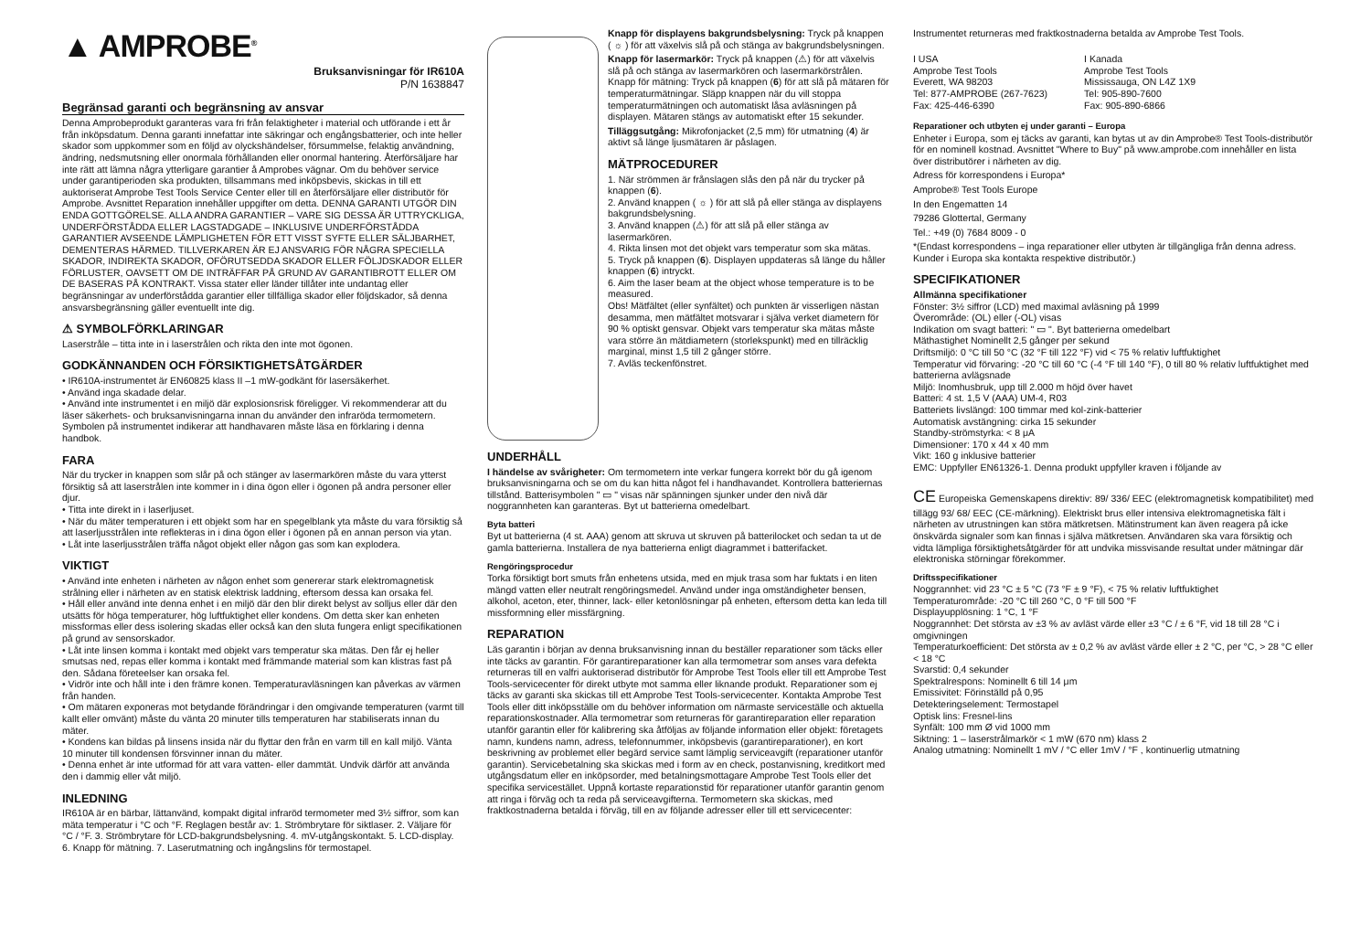▲ AMPROBE<sup>®</sup>
Bruksanvisningar för IR610A
P/N 1638847
Begränsad garanti och begränsning av ansvar
Denna Amprobeprodukt garanteras vara fri från felaktigheter i material och utförande i ett år från inköpsdatum. Denna garanti innefattar inte säkringar och engångsbatterier, och inte heller skador som uppkommer som en följd av olyckshändelser, försummelse, felaktig användning, ändring, nedsmutsning eller onormala förhållanden eller onormal hantering. Återförsäljare har inte rätt att lämna några ytterligare garantier å Amprobes vägnar. Om du behöver service under garantiperioden ska produkten, tillsammans med inköpsbevis, skickas in till ett auktoriserat Amprobe Test Tools Service Center eller till en återförsäljare eller distributör för Amprobe. Avsnittet Reparation innehåller uppgifter om detta. DENNA GARANTI UTGÖR DIN ENDA GOTTGÖRELSE. ALLA ANDRA GARANTIER – VARE SIG DESSA ÄR UTTRYCKLIGA, UNDERFÖRSTÅDDA ELLER LAGSTADGADE – INKLUSIVE UNDERFÖRSTÅDDA GARANTIER AVSEENDE LÄMPLIGHETEN FÖR ETT VISST SYFTE ELLER SÄLJBARHET, DEMENTERAS HÄRMED. TILLVERKAREN ÄR EJ ANSVARIG FÖR NÅGRA SPECIELLA SKADOR, INDIREKTA SKADOR, OFÖRUTSEDDA SKADOR ELLER FÖLJDSKADOR ELLER FÖRLUSTER, OAVSETT OM DE INTRÄFFAR PÅ GRUND AV GARANTIBROTT ELLER OM DE BASERAS PÅ KONTRAKT. Vissa stater eller länder tillåter inte undantag eller begränsningar av underförstådda garantier eller tillfälliga skador eller följdskador, så denna ansvarsbegränsning gäller eventuellt inte dig.
⚠ SYMBOLFÖRKLARINGAR
Laserstråle – titta inte in i laserstrålen och rikta den inte mot ögonen.
GODKÄNNANDEN OCH FÖRSIKTIGHETSÅTGÄRDER
• IR610A-instrumentet är EN60825 klass II –1 mW-godkänt för lasersäkerhet.
• Använd inga skadade delar.
• Använd inte instrumentet i en miljö där explosionsrisk föreligger. Vi rekommenderar att du läser säkerhets- och bruksanvisningarna innan du använder den infraröda termometern. Symbolen på instrumentet indikerar att handhavaren måste läsa en förklaring i denna handbok.
FARA
När du trycker in knappen som slår på och stänger av lasermarkören måste du vara ytterst försiktig så att laserstrålen inte kommer in i dina ögon eller i ögonen på andra personer eller djur.
• Titta inte direkt in i laserljuset.
• När du mäter temperaturen i ett objekt som har en spegelblank yta måste du vara försiktig så att laserljusstrålen inte reflekteras in i dina ögon eller i ögonen på en annan person via ytan.
• Låt inte laserljusstrålen träffa något objekt eller någon gas som kan explodera.
VIKTIGT
• Använd inte enheten i närheten av någon enhet som genererar stark elektromagnetisk strålning eller i närheten av en statisk elektrisk laddning, eftersom dessa kan orsaka fel.
• Håll eller använd inte denna enhet i en miljö där den blir direkt belyst av solljus eller där den utsätts för höga temperaturer, hög luftfuktighet eller kondens. Om detta sker kan enheten missformas eller dess isolering skadas eller också kan den sluta fungera enligt specifikationen på grund av sensorskador.
• Låt inte linsen komma i kontakt med objekt vars temperatur ska mätas. Den får ej heller smutsas ned, repas eller komma i kontakt med främmande material som kan klistras fast på den. Sådana företeelser kan orsaka fel.
• Vidrör inte och håll inte i den främre konen. Temperaturavläsningen kan påverkas av värmen från handen.
• Om mätaren exponeras mot betydande förändringar i den omgivande temperaturen (varmt till kallt eller omvänt) måste du vänta 20 minuter tills temperaturen har stabiliserats innan du mäter.
• Kondens kan bildas på linsens insida när du flyttar den från en varm till en kall miljö. Vänta 10 minuter till kondensen försvinner innan du mäter.
• Denna enhet är inte utformad för att vara vatten- eller dammtät. Undvik därför att använda den i dammig eller våt miljö.
INLEDNING
IR610A är en bärbar, lättanvänd, kompakt digital infraröd termometer med 3½ siffror, som kan mäta temperatur i °C och °F. Reglagen består av: 1. Strömbrytare för siktlaser. 2. Väljare för °C / °F. 3. Strömbrytare för LCD-bakgrundsbelysning. 4. mV-utgångskontakt. 5. LCD-display. 6. Knapp för mätning. 7. Laserutmatning och ingångslins för termostapel.
Knapp för displayens bakgrundsbelysning: Tryck på knappen ( ☼ ) för att växelvis slå på och stänga av bakgrundsbelysningen.
Knapp för lasermarkör: Tryck på knappen (⚠) för att växelvis slå på och stänga av lasermarkören och lasermarkörstrålen. Knapp för mätning: Tryck på knappen (6) för att slå på mätaren för temperaturmätningar. Släpp knappen när du vill stoppa temperaturmätningen och automatiskt låsa avläsningen på displayen. Mätaren stängs av automatiskt efter 15 sekunder.
Tilläggsutgång: Mikrofonjacket (2,5 mm) för utmatning (4) är aktivt så länge ljusmätaren är påslagen.
MÄTPROCEDURER
1. När strömmen är frånslagen slås den på när du trycker på knappen (6).
2. Använd knappen ( ☼ ) för att slå på eller stänga av displayens bakgrundsbelysning.
3. Använd knappen (⚠) för att slå på eller stänga av lasermarkören.
4. Rikta linsen mot det objekt vars temperatur som ska mätas.
5. Tryck på knappen (6). Displayen uppdateras så länge du håller knappen (6) intryckt.
6. Aim the laser beam at the object whose temperature is to be measured.
Obs! Mätfältet (eller synfältet) och punkten är visserligen nästan desamma, men mätfältet motsvarar i själva verket diametern för 90 % optiskt gensvar. Objekt vars temperatur ska mätas måste vara större än mätdiametern (storlekspunkt) med en tillräcklig marginal, minst 1,5 till 2 gånger större.
7. Avläs teckenfönstret.
UNDERHÅLL
I händelse av svårigheter: Om termometern inte verkar fungera korrekt bör du gå igenom bruksanvisningarna och se om du kan hitta något fel i handhavandet. Kontrollera batteriernas tillstånd. Batterisymbolen " ▭ " visas när spänningen sjunker under den nivå där noggrannheten kan garanteras. Byt ut batterierna omedelbart.
Byta batteri
Byt ut batterierna (4 st. AAA) genom att skruva ut skruven på batterilocket och sedan ta ut de gamla batterierna. Installera de nya batterierna enligt diagrammet i batterifacket.
Rengöringsprocedur
Torka försiktigt bort smuts från enhetens utsida, med en mjuk trasa som har fuktats i en liten mängd vatten eller neutralt rengöringsmedel. Använd under inga omständigheter bensen, alkohol, aceton, eter, thinner, lack- eller ketonlösningar på enheten, eftersom detta kan leda till missformning eller missfärgning.
REPARATION
Läs garantin i början av denna bruksanvisning innan du beställer reparationer som täcks eller inte täcks av garantin. För garantireparationer kan alla termometrar som anses vara defekta returneras till en valfri auktoriserad distributör för Amprobe Test Tools eller till ett Amprobe Test Tools-servicecenter för direkt utbyte mot samma eller liknande produkt. Reparationer som ej täcks av garanti ska skickas till ett Amprobe Test Tools-servicecenter. Kontakta Amprobe Test Tools eller ditt inköpsställe om du behöver information om närmaste serviceställe och aktuella reparationskostnader. Alla termometrar som returneras för garantireparation eller reparation utanför garantin eller för kalibrering ska åtföljas av följande information eller objekt: företagets namn, kundens namn, adress, telefonnummer, inköpsbevis (garantireparationer), en kort beskrivning av problemet eller begärd service samt lämplig serviceavgift (reparationer utanför garantin). Servicebetalning ska skickas med i form av en check, postanvisning, kreditkort med utgångsdatum eller en inköpsorder, med betalningsmottagare Amprobe Test Tools eller det specifika servicestället. Uppnå kortaste reparationstid för reparationer utanför garantin genom att ringa i förväg och ta reda på serviceavgifterna. Termometern ska skickas, med fraktkostnaderna betalda i förväg, till en av följande adresser eller till ett servicecenter:
Instrumentet returneras med fraktkostnaderna betalda av Amprobe Test Tools.
I USA
Amprobe Test Tools
Everett, WA 98203
Tel: 877-AMPROBE (267-7623)
Fax: 425-446-6390
I Kanada
Amprobe Test Tools
Mississauga, ON L4Z 1X9
Tel: 905-890-7600
Fax: 905-890-6866
Reparationer och utbyten ej under garanti – Europa
Enheter i Europa, som ej täcks av garanti, kan bytas ut av din Amprobe® Test Tools-distributör för en nominell kostnad. Avsnittet "Where to Buy" på www.amprobe.com innehåller en lista över distributörer i närheten av dig.
Adress för korrespondens i Europa*
Amprobe® Test Tools Europe
In den Engematten 14
79286 Glottertal, Germany
Tel.: +49 (0) 7684 8009 - 0
*(Endast korrespondens – inga reparationer eller utbyten är tillgängliga från denna adress. Kunder i Europa ska kontakta respektive distributör.)
SPECIFIKATIONER
Allmänna specifikationer
Fönster: 3½ siffror (LCD) med maximal avläsning på 1999
Överområde: (OL) eller (-OL) visas
Indikation om svagt batteri: " ▭ ". Byt batterierna omedelbart
Mäthastighet Nominellt 2,5 gånger per sekund
Driftsmiljö: 0 °C till 50 °C (32 °F till 122 °F) vid < 75 % relativ luftfuktighet
Temperatur vid förvaring: -20 °C till 60 °C (-4 °F till 140 °F), 0 till 80 % relativ luftfuktighet med batterierna avlägsnade
Miljö: Inomhusbruk, upp till 2.000 m höjd över havet
Batteri: 4 st. 1,5 V (AAA) UM-4, R03
Batteriets livslängd: 100 timmar med kol-zink-batterier
Automatisk avstängning: cirka 15 sekunder
Standby-strömstyrka: < 8 μA
Dimensioner: 170 x 44 x 40 mm
Vikt: 160 g inklusive batterier
EMC: Uppfyller EN61326-1. Denna produkt uppfyller kraven i följande av
CE Europeiska Gemenskapens direktiv: 89/ 336/ EEC (elektromagnetisk kompatibilitet) med tillägg 93/ 68/ EEC (CE-märkning). Elektriskt brus eller intensiva elektromagnetiska fält i närheten av utrustningen kan störa mätkretsen. Mätinstrument kan även reagera på icke önskvärda signaler som kan finnas i själva mätkretsen. Användaren ska vara försiktig och vidta lämpliga försiktighetsåtgärder för att undvika missvisande resultat under mätningar där elektroniska störningar förekommer.
Driftsspecifikationer
Noggrannhet: vid 23 °C ± 5 °C (73 °F ± 9 °F), < 75 % relativ luftfuktighet
Temperaturområde: -20 °C till 260 °C, 0 °F till 500 °F
Displayupplösning: 1 °C, 1 °F
Noggrannhet: Det största av ±3 % av avläst värde eller ±3 °C / ± 6 °F, vid 18 till 28 °C i omgivningen
Temperaturkoefficient: Det största av ± 0,2 % av avläst värde eller ± 2 °C, per °C, > 28 °C eller < 18 °C
Svarstid: 0,4 sekunder
Spektralrespons: Nominellt 6 till 14 μm
Emissivitet: Förinställd på 0,95
Detekteringselement: Termostapel
Optisk lins: Fresnel-lins
Synfält: 100 mm Ø vid 1000 mm
Siktning: 1 – laserstrålmarkör < 1 mW (670 nm) klass 2
Analog utmatning: Nominellt 1 mV / °C eller 1mV / °F , kontinuerlig utmatning